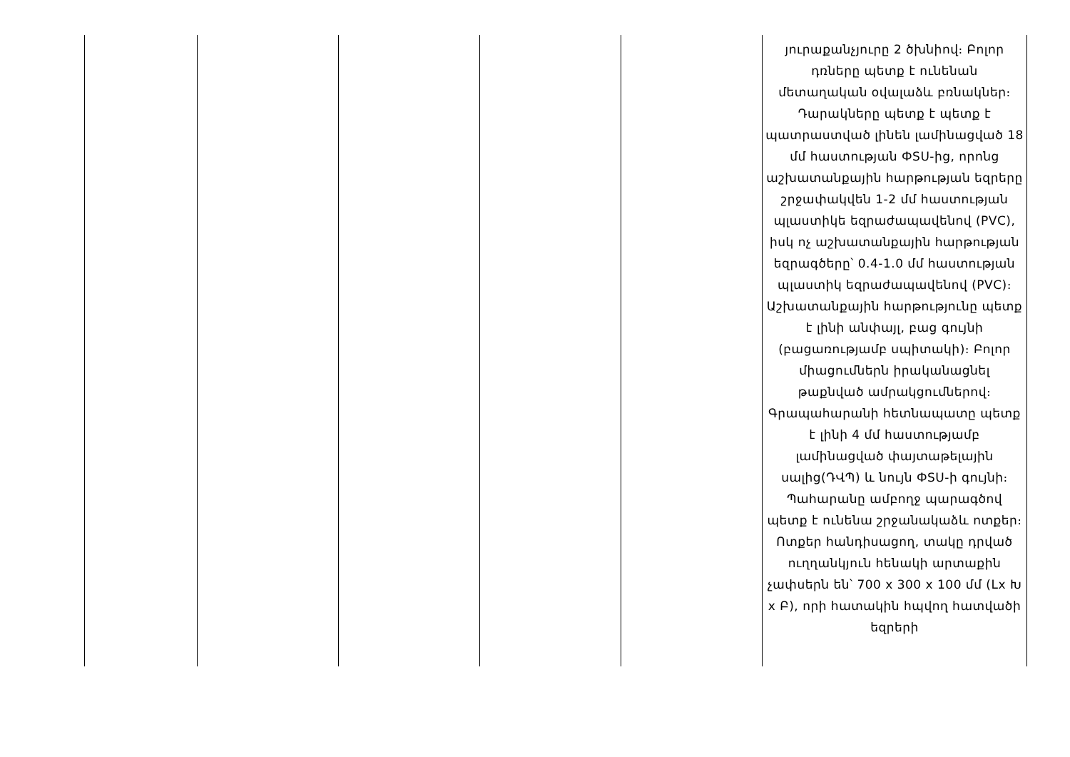| | | | | | յուրաքանչյուրը 2 ծխնիով։ Բոլոր դռները պետք է ունենան մետաղական օվալաձև բռնակներ։ Դարակները պետք է պետք է պատրաստված լինեն լամինացված 18 մմ հաստության ФSU-ից, որոնց աշխատանքային հարթության եզրերը շրջափակվեն 1-2 մմ հաստության պլաստիկե եզրաժապավենով (PVC), իսկ ոչ աշխատանքային հարթության եզրագծերը՝ 0.4-1.0 մմ հաստության պլաստիկ եզրաժապավենով (PVC)։ Աշխատանքային հարթությունը պետք է լինի անփայլ, բաց գույնի (բացառությամբ սպիտակի)։ Բոլոր միացումներն իրականացնել թաքնված ամրակցումներով։ Գրապահարանի հետնապատը պետք է լինի 4 մմ հաստությամբ լամինացված փայտաթելային սալից(ԴՎՊ) և նույն ФSU-ի գույնի։ Պահարանը ամբողջ պարագծով պետք է ունենա շրջանակաձև ոտքեր։ Ոտքեր հանդիսացող, տակը դրված ուղղանկյուն հենակի արտաքին չափսերն են՝ 700 x 300 x 100 մմ (Lx Խ x Բ), որի հատակին հպվող հատվածի եզրերի |